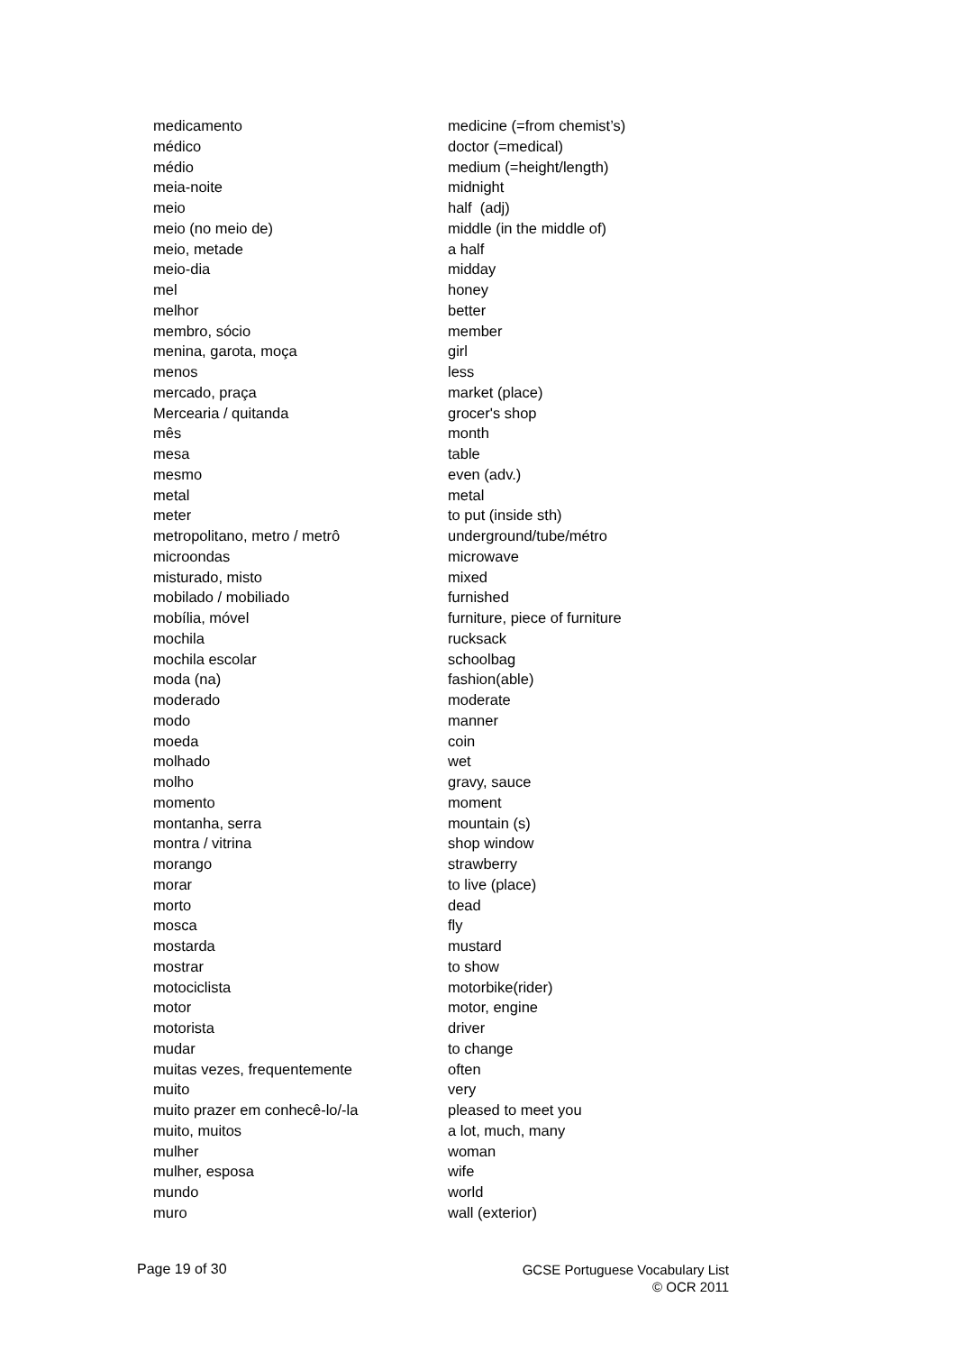| medicamento | medicine (=from chemist’s) |
| médico | doctor (=medical) |
| médio | medium (=height/length) |
| meia-noite | midnight |
| meio | half (adj) |
| meio (no meio de) | middle (in the middle of) |
| meio, metade | a half |
| meio-dia | midday |
| mel | honey |
| melhor | better |
| membro, sócio | member |
| menina, garota, moça | girl |
| menos | less |
| mercado, praça | market (place) |
| Mercearia / quitanda | grocer's shop |
| mês | month |
| mesa | table |
| mesmo | even (adv.) |
| metal | metal |
| meter | to put (inside sth) |
| metropolitano, metro / metrô | underground/tube/métro |
| microondas | microwave |
| misturado, misto | mixed |
| mobilado / mobiliado | furnished |
| mobília, móvel | furniture, piece of furniture |
| mochila | rucksack |
| mochila escolar | schoolbag |
| moda (na) | fashion(able) |
| moderado | moderate |
| modo | manner |
| moeda | coin |
| molhado | wet |
| molho | gravy, sauce |
| momento | moment |
| montanha, serra | mountain (s) |
| montra / vitrina | shop window |
| morango | strawberry |
| morar | to live (place) |
| morto | dead |
| mosca | fly |
| mostarda | mustard |
| mostrar | to show |
| motociclista | motorbike(rider) |
| motor | motor, engine |
| motorista | driver |
| mudar | to change |
| muitas vezes, frequentemente | often |
| muito | very |
| muito prazer em conhecê-lo/-la | pleased to meet you |
| muito, muitos | a lot, much, many |
| mulher | woman |
| mulher, esposa | wife |
| mundo | world |
| muro | wall (exterior) |
Page 19 of 30
GCSE Portuguese Vocabulary List
© OCR 2011